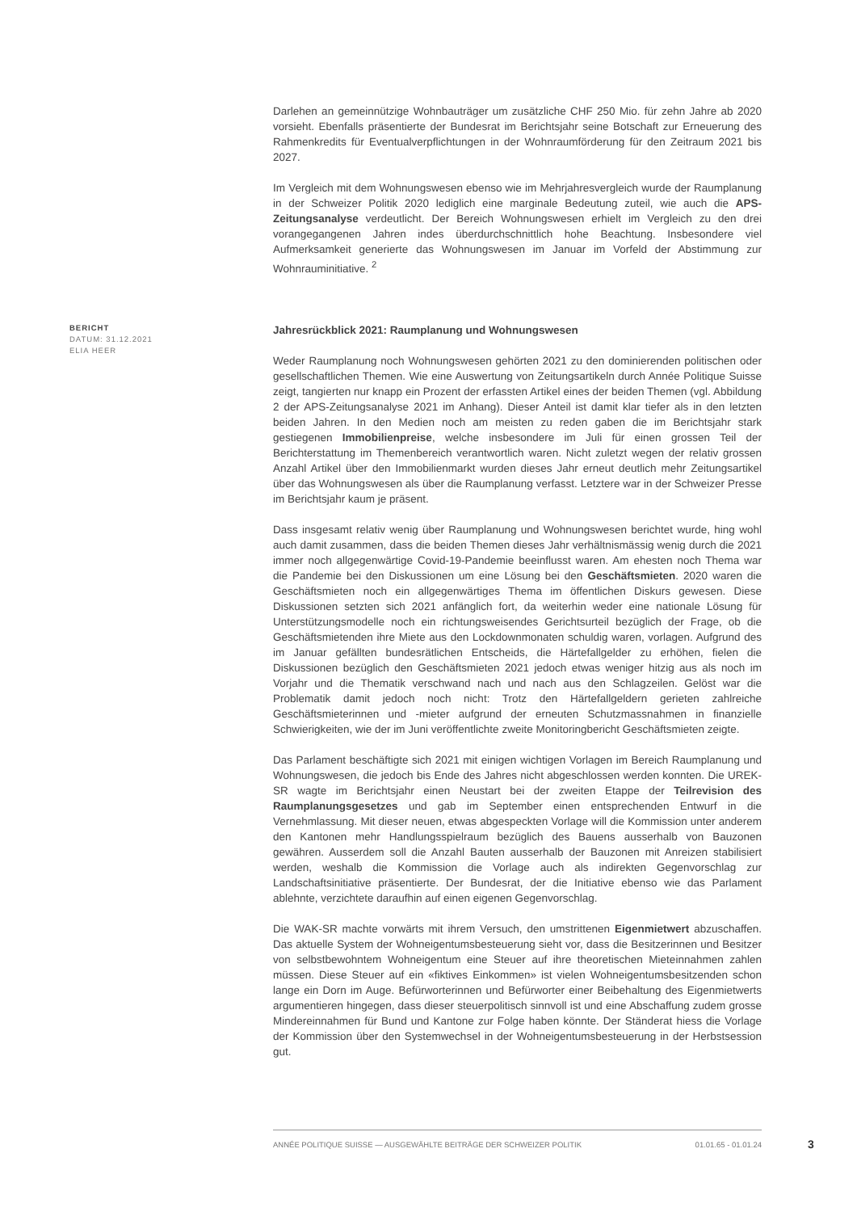Darlehen an gemeinnützige Wohnbauträger um zusätzliche CHF 250 Mio. für zehn Jahre ab 2020 vorsieht. Ebenfalls präsentierte der Bundesrat im Berichtsjahr seine Botschaft zur Erneuerung des Rahmenkredits für Eventualverpflichtungen in der Wohnraumförderung für den Zeitraum 2021 bis 2027.
Im Vergleich mit dem Wohnungswesen ebenso wie im Mehrjahresvergleich wurde der Raumplanung in der Schweizer Politik 2020 lediglich eine marginale Bedeutung zuteil, wie auch die APS-Zeitungsanalyse verdeutlicht. Der Bereich Wohnungswesen erhielt im Vergleich zu den drei vorangegangenen Jahren indes überdurchschnittlich hohe Beachtung. Insbesondere viel Aufmerksamkeit generierte das Wohnungswesen im Januar im Vorfeld der Abstimmung zur Wohnrauminitiative. <sup>2</sup>
BERICHT
DATUM: 31.12.2021
ELIA HEER
Jahresrückblick 2021: Raumplanung und Wohnungswesen
Weder Raumplanung noch Wohnungswesen gehörten 2021 zu den dominierenden politischen oder gesellschaftlichen Themen. Wie eine Auswertung von Zeitungsartikeln durch Année Politique Suisse zeigt, tangierten nur knapp ein Prozent der erfassten Artikel eines der beiden Themen (vgl. Abbildung 2 der APS-Zeitungsanalyse 2021 im Anhang). Dieser Anteil ist damit klar tiefer als in den letzten beiden Jahren. In den Medien noch am meisten zu reden gaben die im Berichtsjahr stark gestiegenen Immobilienpreise, welche insbesondere im Juli für einen grossen Teil der Berichterstattung im Themenbereich verantwortlich waren. Nicht zuletzt wegen der relativ grossen Anzahl Artikel über den Immobilienmarkt wurden dieses Jahr erneut deutlich mehr Zeitungsartikel über das Wohnungswesen als über die Raumplanung verfasst. Letztere war in der Schweizer Presse im Berichtsjahr kaum je präsent.
Dass insgesamt relativ wenig über Raumplanung und Wohnungswesen berichtet wurde, hing wohl auch damit zusammen, dass die beiden Themen dieses Jahr verhältnismässig wenig durch die 2021 immer noch allgegenwärtige Covid-19-Pandemie beeinflusst waren. Am ehesten noch Thema war die Pandemie bei den Diskussionen um eine Lösung bei den Geschäftsmieten. 2020 waren die Geschäftsmieten noch ein allgegenwärtiges Thema im öffentlichen Diskurs gewesen. Diese Diskussionen setzten sich 2021 anfänglich fort, da weiterhin weder eine nationale Lösung für Unterstützungsmodelle noch ein richtungsweisendes Gerichtsurteil bezüglich der Frage, ob die Geschäftsmietenden ihre Miete aus den Lockdownmonaten schuldig waren, vorlagen. Aufgrund des im Januar gefällten bundesrätlichen Entscheids, die Härtefallgelder zu erhöhen, fielen die Diskussionen bezüglich den Geschäftsmieten 2021 jedoch etwas weniger hitzig aus als noch im Vorjahr und die Thematik verschwand nach und nach aus den Schlagzeilen. Gelöst war die Problematik damit jedoch noch nicht: Trotz den Härtefallgeldern gerieten zahlreiche Geschäftsmieterinnen und -mieter aufgrund der erneuten Schutzmassnahmen in finanzielle Schwierigkeiten, wie der im Juni veröffentlichte zweite Monitoringbericht Geschäftsmieten zeigte.
Das Parlament beschäftigte sich 2021 mit einigen wichtigen Vorlagen im Bereich Raumplanung und Wohnungswesen, die jedoch bis Ende des Jahres nicht abgeschlossen werden konnten. Die UREK-SR wagte im Berichtsjahr einen Neustart bei der zweiten Etappe der Teilrevision des Raumplanungsgesetzes und gab im September einen entsprechenden Entwurf in die Vernehmlassung. Mit dieser neuen, etwas abgespeckten Vorlage will die Kommission unter anderem den Kantonen mehr Handlungsspielraum bezüglich des Bauens ausserhalb von Bauzonen gewähren. Ausserdem soll die Anzahl Bauten ausserhalb der Bauzonen mit Anreizen stabilisiert werden, weshalb die Kommission die Vorlage auch als indirekten Gegenvorschlag zur Landschaftsinitiative präsentierte. Der Bundesrat, der die Initiative ebenso wie das Parlament ablehnte, verzichtete daraufhin auf einen eigenen Gegenvorschlag.
Die WAK-SR machte vorwärts mit ihrem Versuch, den umstrittenen Eigenmietwert abzuschaffen. Das aktuelle System der Wohneigentumsbesteuerung sieht vor, dass die Besitzerinnen und Besitzer von selbstbewohntem Wohneigentum eine Steuer auf ihre theoretischen Mieteinnahmen zahlen müssen. Diese Steuer auf ein «fiktives Einkommen» ist vielen Wohneigentumsbesitzenden schon lange ein Dorn im Auge. Befürworterinnen und Befürworter einer Beibehaltung des Eigenmietwerts argumentieren hingegen, dass dieser steuerpolitisch sinnvoll ist und eine Abschaffung zudem grosse Mindereinnahmen für Bund und Kantone zur Folge haben könnte. Der Ständerat hiess die Vorlage der Kommission über den Systemwechsel in der Wohneigentumsbesteuerung in der Herbstsession gut.
ANNÉE POLITIQUE SUISSE — AUSGEWÄHLTE BEITRÄGE DER SCHWEIZER POLITIK 01.01.65 - 01.01.24
3